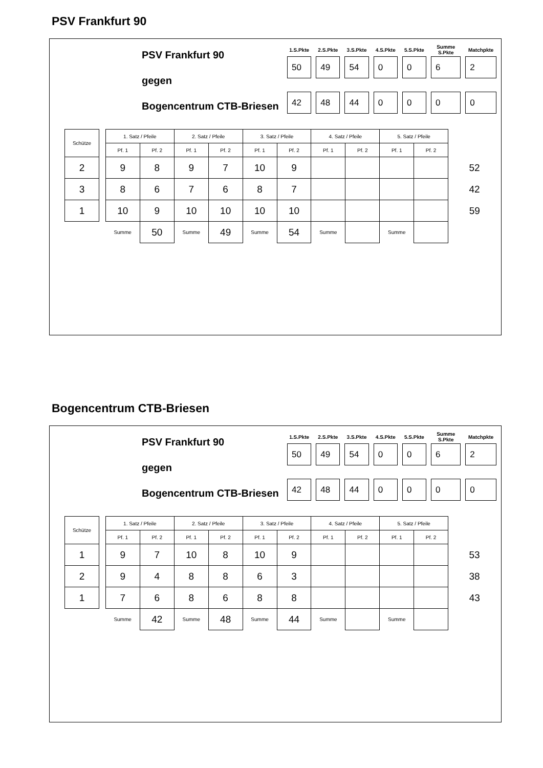PSV Frankfurt 90
PSV Frankfurt 90
gegen
Bogencentrum CTB-Briesen
| 1.S.Pkte | 2.S.Pkte | 3.S.Pkte | 4.S.Pkte | 5.S.Pkte | Summe S.Pkte | Matchpkte |
| --- | --- | --- | --- | --- | --- | --- |
| 50 | 49 | 54 | 0 | 0 | 6 | 2 |
| 42 | 48 | 44 | 0 | 0 | 0 | 0 |
| Schütze | | 1. Satz / Pfeile | | 2. Satz / Pfeile | | 3. Satz / Pfeile | | 4. Satz / Pfeile | | 5. Satz / Pfeile | | |
| | | Pf. 1 | Pf. 2 | Pf. 1 | Pf. 2 | Pf. 1 | Pf. 2 | Pf. 1 | Pf. 2 | Pf. 1 | Pf. 2 | |
| 2 | | 9 | 8 | 9 | 7 | 10 | 9 | | | | | 52 |
| 3 | | 8 | 6 | 7 | 6 | 8 | 7 | | | | | 42 |
| 1 | | 10 | 9 | 10 | 10 | 10 | 10 | | | | | 59 |
| | | Summe | 50 | Summe | 49 | Summe | 54 | Summe | | Summe | | |
Bogencentrum CTB-Briesen
PSV Frankfurt 90
gegen
Bogencentrum CTB-Briesen
| 1.S.Pkte | 2.S.Pkte | 3.S.Pkte | 4.S.Pkte | 5.S.Pkte | Summe S.Pkte | Matchpkte |
| --- | --- | --- | --- | --- | --- | --- |
| 50 | 49 | 54 | 0 | 0 | 6 | 2 |
| 42 | 48 | 44 | 0 | 0 | 0 | 0 |
| Schütze | | 1. Satz / Pfeile | | 2. Satz / Pfeile | | 3. Satz / Pfeile | | 4. Satz / Pfeile | | 5. Satz / Pfeile | | |
| | | Pf. 1 | Pf. 2 | Pf. 1 | Pf. 2 | Pf. 1 | Pf. 2 | Pf. 1 | Pf. 2 | Pf. 1 | Pf. 2 | |
| 1 | | 9 | 7 | 10 | 8 | 10 | 9 | | | | | 53 |
| 2 | | 9 | 4 | 8 | 8 | 6 | 3 | | | | | 38 |
| 1 | | 7 | 6 | 8 | 6 | 8 | 8 | | | | | 43 |
| | | Summe | 42 | Summe | 48 | Summe | 44 | Summe | | Summe | | |